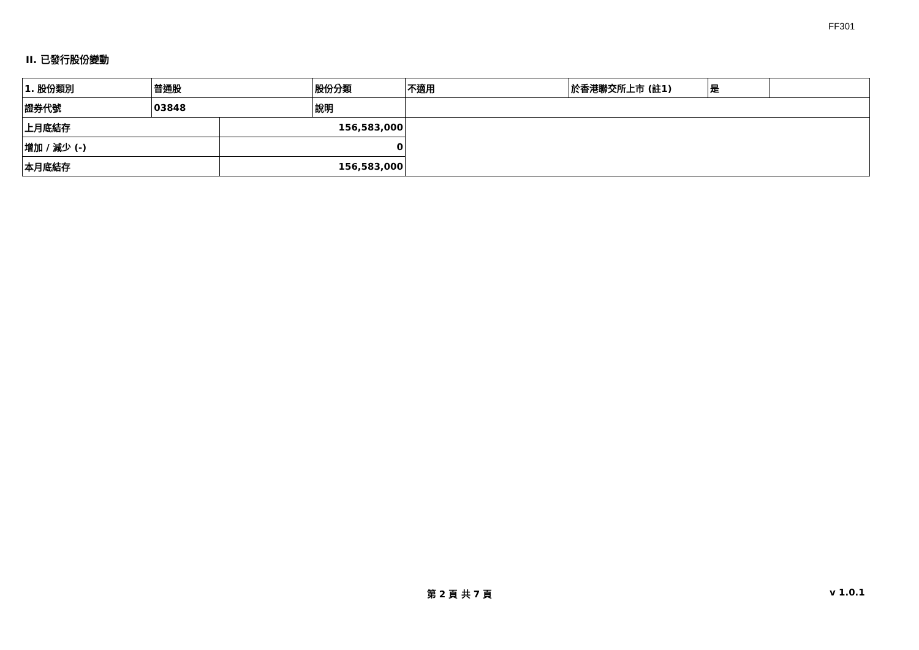FF301
II. 已發行股份變動
| 1. 股份類別 | 普通股 | | 股份分類 | 不適用 | 於香港聯交所上市 (註1) | 是 | |
| 證券代號 | 03848 | | 說明 | | | | |
| 上月底結存 | | 156,583,000 | | | | | |
| 增加 / 減少 (-) | | 0 | | | | | |
| 本月底結存 | | 156,583,000 | | | | | |
第 2 頁 共 7 頁 v 1.0.1